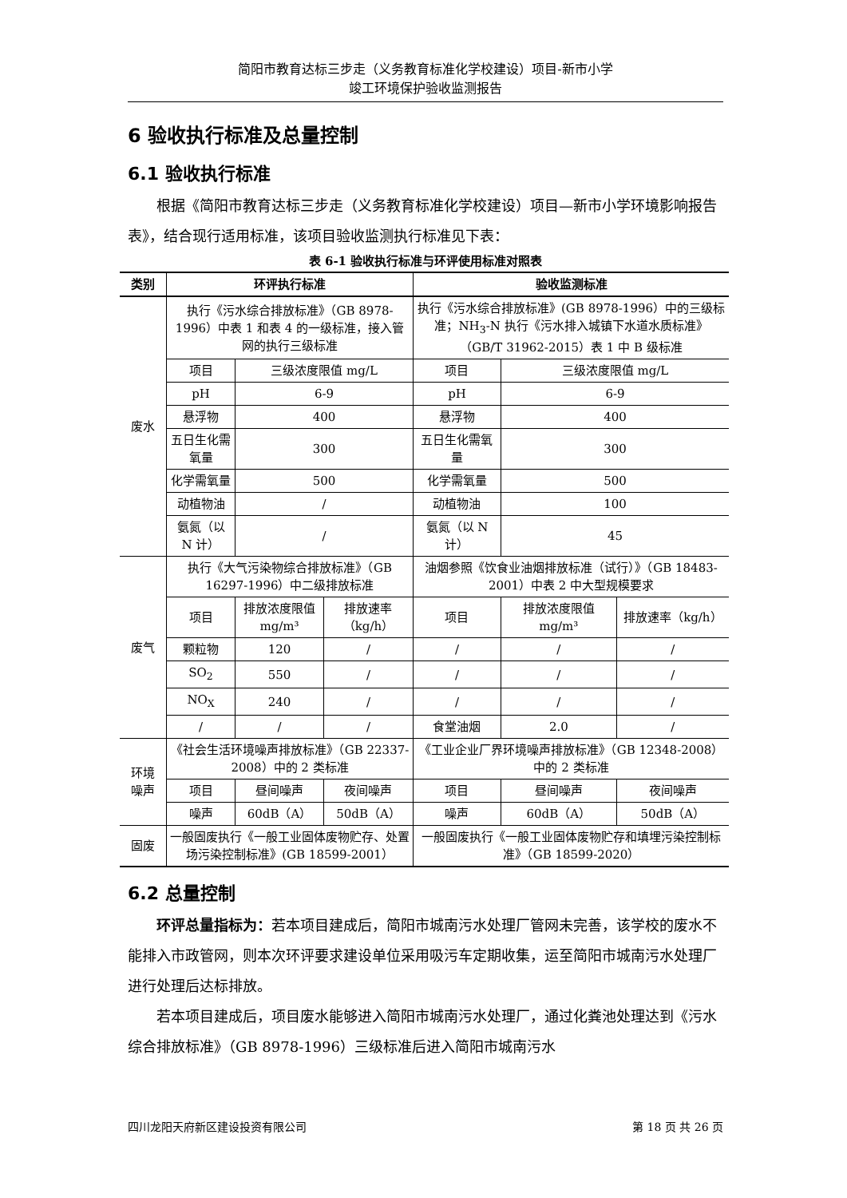简阳市教育达标三步走（义务教育标准化学校建设）项目-新市小学
竣工环境保护验收监测报告
6 验收执行标准及总量控制
6.1 验收执行标准
根据《简阳市教育达标三步走（义务教育标准化学校建设）项目—新市小学环境影响报告表》，结合现行适用标准，该项目验收监测执行标准见下表：
表 6-1 验收执行标准与环评使用标准对照表
| 类别 | 环评执行标准 | | | 验收监测标准 | | |
| --- | --- | --- | --- | --- | --- | --- |
| 废水 | 执行《污水综合排放标准》（GB 8978-1996）中表 1 和表 4 的一级标准，接入管网的执行三级标准 | | | 执行《污水综合排放标准》(GB 8978-1996）中的三级标准；NH<sub>3</sub>-N 执行《污水排入城镇下水道水质标准》（GB/T 31962-2015）表 1 中 B 级标准 | | |
| | 项目 | 三级浓度限值 mg/L | | 项目 | 三级浓度限值 mg/L | |
| | pH | 6-9 | | pH | 6-9 | |
| | 悬浮物 | 400 | | 悬浮物 | 400 | |
| | 五日生化需氧量 | 300 | | 五日生化需氧量 | 300 | |
| | 化学需氧量 | 500 | | 化学需氧量 | 500 | |
| | 动植物油 | / | | 动植物油 | 100 | |
| | 氨氮（以 N 计） | / | | 氨氮（以 N 计） | 45 | |
| 废气 | 执行《大气污染物综合排放标准》（GB 16297-1996）中二级排放标准 | | | 油烟参照《饮食业油烟排放标准（试行）》（GB 18483-2001）中表 2 中大型规模要求 | | |
| | 项目 | 排放浓度限值 mg/m³ | 排放速率（kg/h） | 项目 | 排放浓度限值 mg/m³ | 排放速率（kg/h） |
| | 颗粒物 | 120 | / | / | / | / |
| | SO<sub>2</sub> | 550 | / | / | / | / |
| | NO<sub>X</sub> | 240 | / | / | / | / |
| | / | / | / | 食堂油烟 | 2.0 | / |
| 环境 噪声 | 《社会生活环境噪声排放标准》（GB 22337-2008）中的 2 类标准 | | | 《工业企业厂界环境噪声排放标准》（GB 12348-2008）中的 2 类标准 | | |
| | 项目 | 昼间噪声 | 夜间噪声 | 项目 | 昼间噪声 | 夜间噪声 |
| | 噪声 | 60dB（A） | 50dB（A） | 噪声 | 60dB（A） | 50dB（A） |
| 固废 | 一般固废执行《一般工业固体废物贮存、处置场污染控制标准》(GB 18599-2001） | | | 一般固废执行《一般工业固体废物贮存和填埋污染控制标准》（GB 18599-2020） | | |
6.2 总量控制
环评总量指标为：若本项目建成后，简阳市城南污水处理厂管网未完善，该学校的废水不能排入市政管网，则本次环评要求建设单位采用吸污车定期收集，运至简阳市城南污水处理厂进行处理后达标排放。
若本项目建成后，项目废水能够进入简阳市城南污水处理厂，通过化粪池处理达到《污水综合排放标准》（GB 8978-1996）三级标准后进入简阳市城南污水
四川龙阳天府新区建设投资有限公司 第 18 页 共 26 页